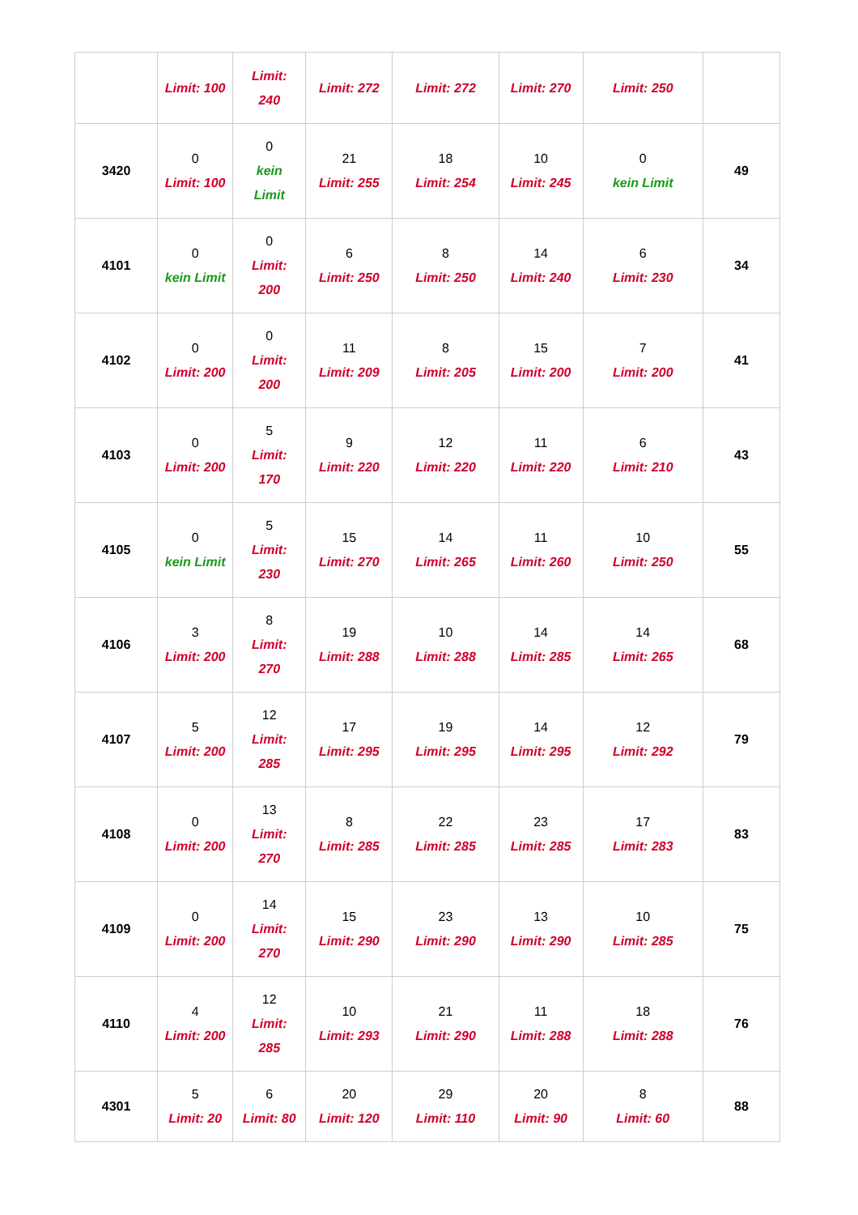| | Limit: 100 | Limit: 240 | Limit: 272 | Limit: 272 | Limit: 270 | Limit: 250 | |
| 3420 | 0 Limit: 100 | 0 kein Limit | 21 Limit: 255 | 18 Limit: 254 | 10 Limit: 245 | 0 kein Limit | 49 |
| 4101 | 0 kein Limit | 0 Limit: 200 | 6 Limit: 250 | 8 Limit: 250 | 14 Limit: 240 | 6 Limit: 230 | 34 |
| 4102 | 0 Limit: 200 | 0 Limit: 200 | 11 Limit: 209 | 8 Limit: 205 | 15 Limit: 200 | 7 Limit: 200 | 41 |
| 4103 | 0 Limit: 200 | 5 Limit: 170 | 9 Limit: 220 | 12 Limit: 220 | 11 Limit: 220 | 6 Limit: 210 | 43 |
| 4105 | 0 kein Limit | 5 Limit: 230 | 15 Limit: 270 | 14 Limit: 265 | 11 Limit: 260 | 10 Limit: 250 | 55 |
| 4106 | 3 Limit: 200 | 8 Limit: 270 | 19 Limit: 288 | 10 Limit: 288 | 14 Limit: 285 | 14 Limit: 265 | 68 |
| 4107 | 5 Limit: 200 | 12 Limit: 285 | 17 Limit: 295 | 19 Limit: 295 | 14 Limit: 295 | 12 Limit: 292 | 79 |
| 4108 | 0 Limit: 200 | 13 Limit: 270 | 8 Limit: 285 | 22 Limit: 285 | 23 Limit: 285 | 17 Limit: 283 | 83 |
| 4109 | 0 Limit: 200 | 14 Limit: 270 | 15 Limit: 290 | 23 Limit: 290 | 13 Limit: 290 | 10 Limit: 285 | 75 |
| 4110 | 4 Limit: 200 | 12 Limit: 285 | 10 Limit: 293 | 21 Limit: 290 | 11 Limit: 288 | 18 Limit: 288 | 76 |
| 4301 | 5 Limit: 20 | 6 Limit: 80 | 20 Limit: 120 | 29 Limit: 110 | 20 Limit: 90 | 8 Limit: 60 | 88 |